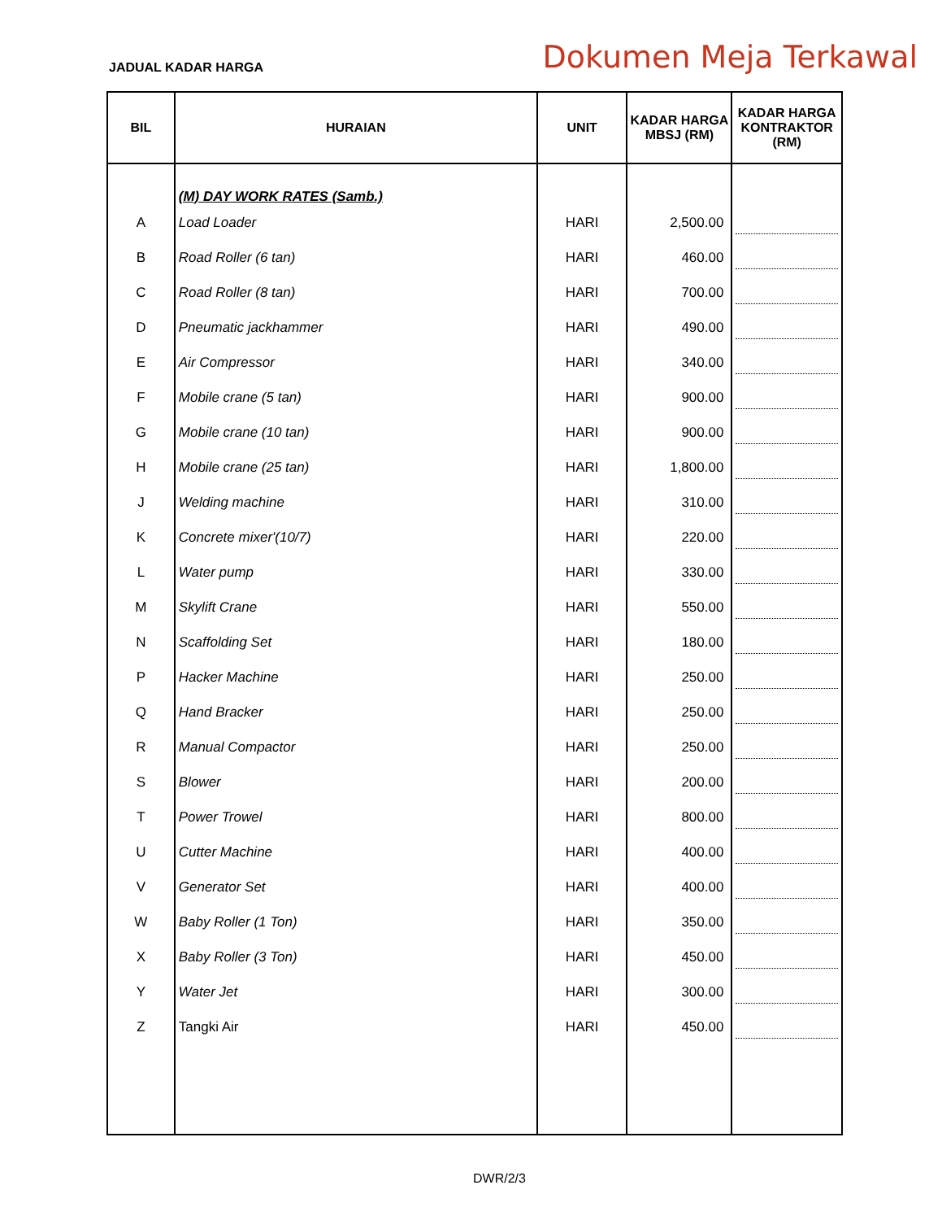JADUAL KADAR HARGA
Dokumen Meja Terkawal
| BIL | HURAIAN | UNIT | KADAR HARGA MBSJ (RM) | KADAR HARGA KONTRAKTOR (RM) |
| --- | --- | --- | --- | --- |
| | (M) DAY WORK RATES (Samb.) | | | |
| A | Load Loader | HARI | 2,500.00 | |
| B | Road Roller (6 tan) | HARI | 460.00 | |
| C | Road Roller (8 tan) | HARI | 700.00 | |
| D | Pneumatic jackhammer | HARI | 490.00 | |
| E | Air Compressor | HARI | 340.00 | |
| F | Mobile crane (5 tan) | HARI | 900.00 | |
| G | Mobile crane (10 tan) | HARI | 900.00 | |
| H | Mobile crane (25 tan) | HARI | 1,800.00 | |
| J | Welding machine | HARI | 310.00 | |
| K | Concrete mixer'(10/7) | HARI | 220.00 | |
| L | Water pump | HARI | 330.00 | |
| M | Skylift Crane | HARI | 550.00 | |
| N | Scaffolding Set | HARI | 180.00 | |
| P | Hacker Machine | HARI | 250.00 | |
| Q | Hand Bracker | HARI | 250.00 | |
| R | Manual Compactor | HARI | 250.00 | |
| S | Blower | HARI | 200.00 | |
| T | Power Trowel | HARI | 800.00 | |
| U | Cutter Machine | HARI | 400.00 | |
| V | Generator Set | HARI | 400.00 | |
| W | Baby Roller (1 Ton) | HARI | 350.00 | |
| X | Baby Roller (3 Ton) | HARI | 450.00 | |
| Y | Water Jet | HARI | 300.00 | |
| Z | Tangki Air | HARI | 450.00 | |
DWR/2/3